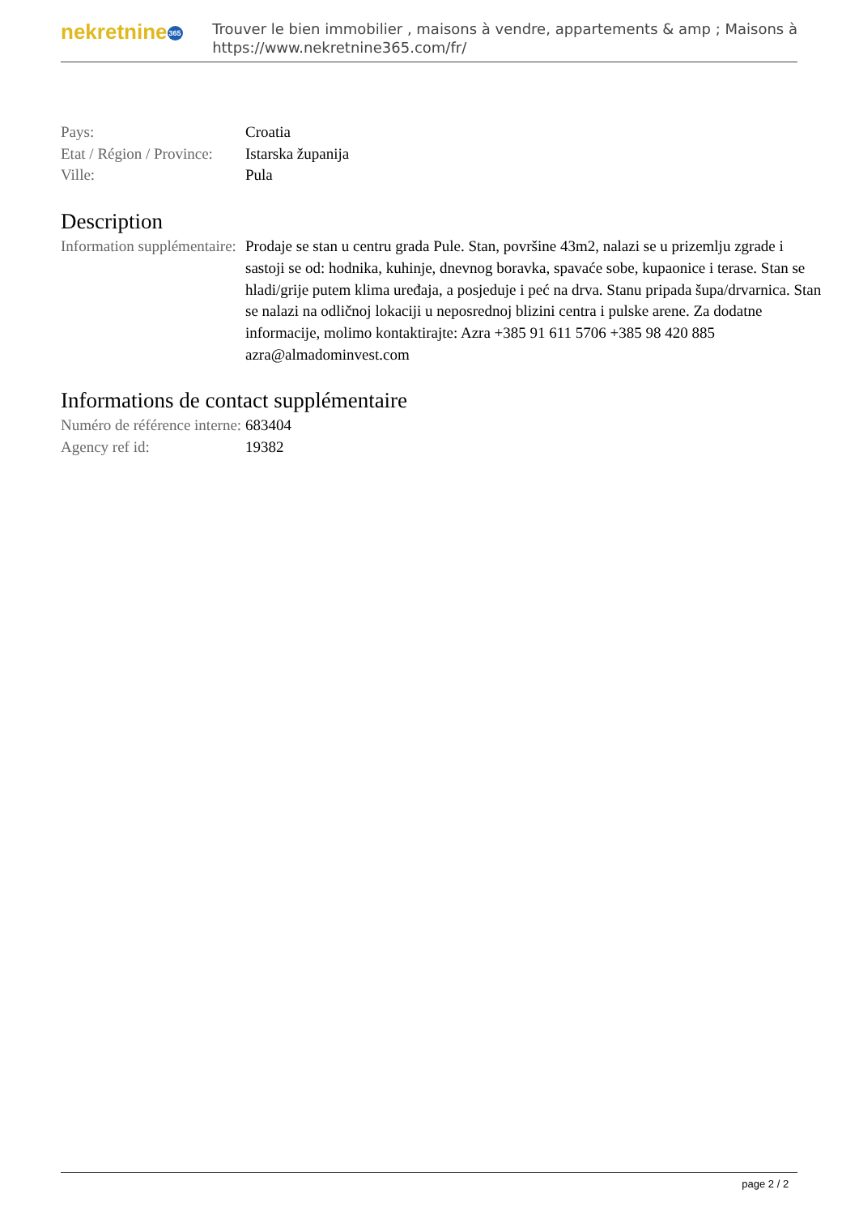nekretnine365
Trouver le bien immobilier , maisons à vendre, appartements & amp ; Maisons à
https://www.nekretnine365.com/fr/
| Pays: | Croatia |
| Etat / Région / Province: | Istarska županija |
| Ville: | Pula |
Description
| Information supplémentaire: | Prodaje se stan u centru grada Pule. Stan, površine 43m2, nalazi se u prizemlju zgrade i sastoji se od: hodnika, kuhinje, dnevnog boravka, spavaće sobe, kupaonice i terase. Stan se hladi/grije putem klima uređaja, a posjeduje i peć na drva. Stanu pripada šupa/drvarnica. Stan se nalazi na odličnoj lokaciji u neposrednoj blizini centra i pulske arene. Za dodatne informacije, molimo kontaktirajte: Azra +385 91 611 5706 +385 98 420 885 azra@almadominvest.com |
Informations de contact supplémentaire
| Numéro de référence interne: | 683404 |
| Agency ref id: | 19382 |
page 2 / 2